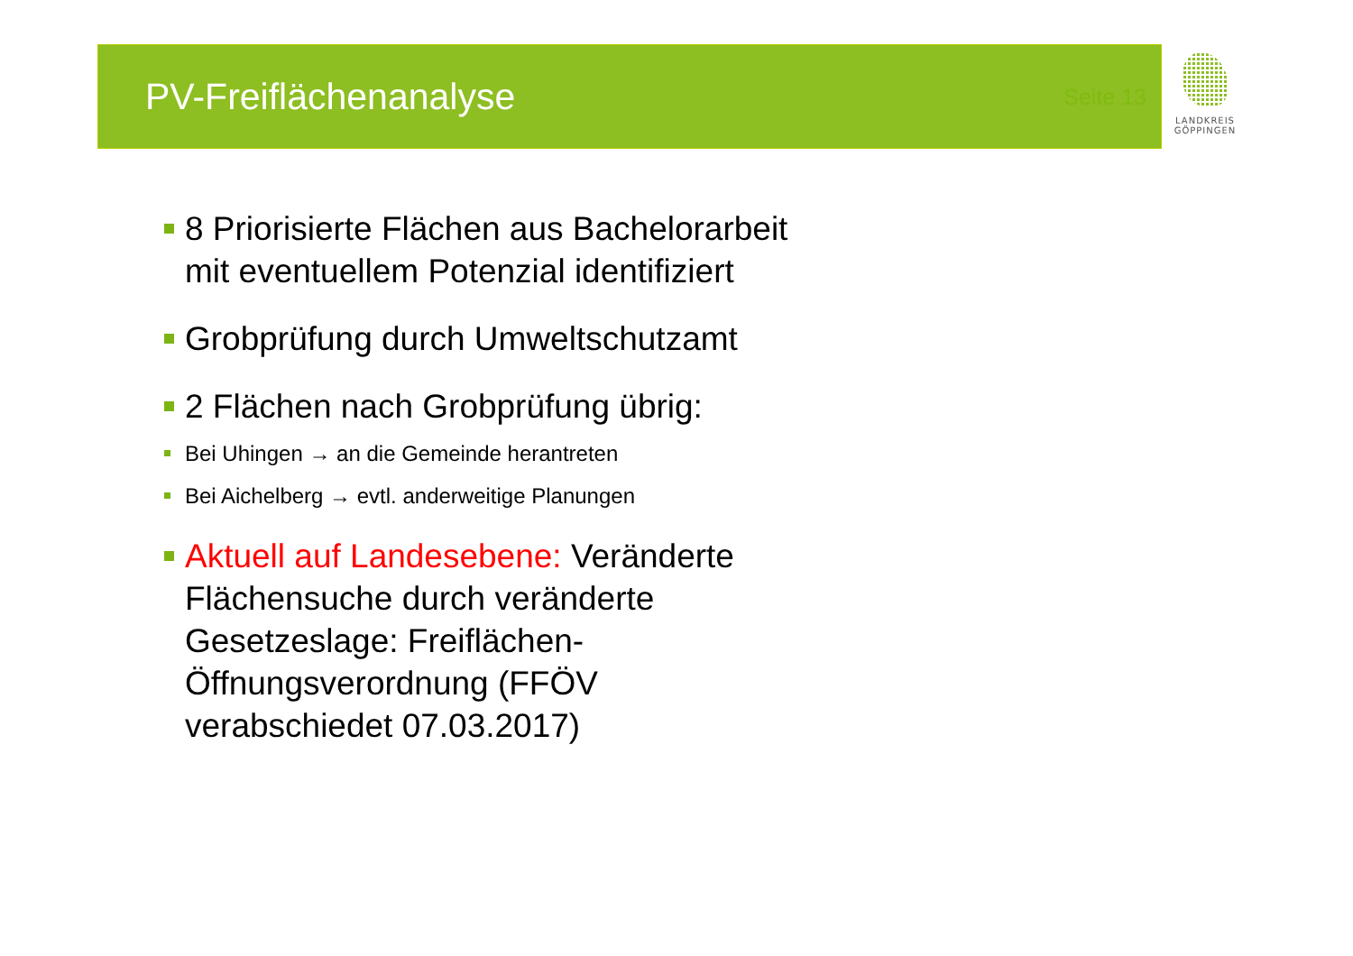PV-Freiflächenanalyse
Seite 13
LANDKREIS
GÖPPINGEN
8 Priorisierte Flächen aus Bachelorarbeit mit eventuellem Potenzial identifiziert
Grobprüfung durch Umweltschutzamt
2 Flächen nach Grobprüfung übrig:
Bei Uhingen → an die Gemeinde herantreten
Bei Aichelberg → evtl. anderweitige Planungen
Aktuell auf Landesebene: Veränderte Flächensuche durch veränderte Gesetzeslage: Freiflächen-Öffnungsverordnung (FFÖV verabschiedet 07.03.2017)